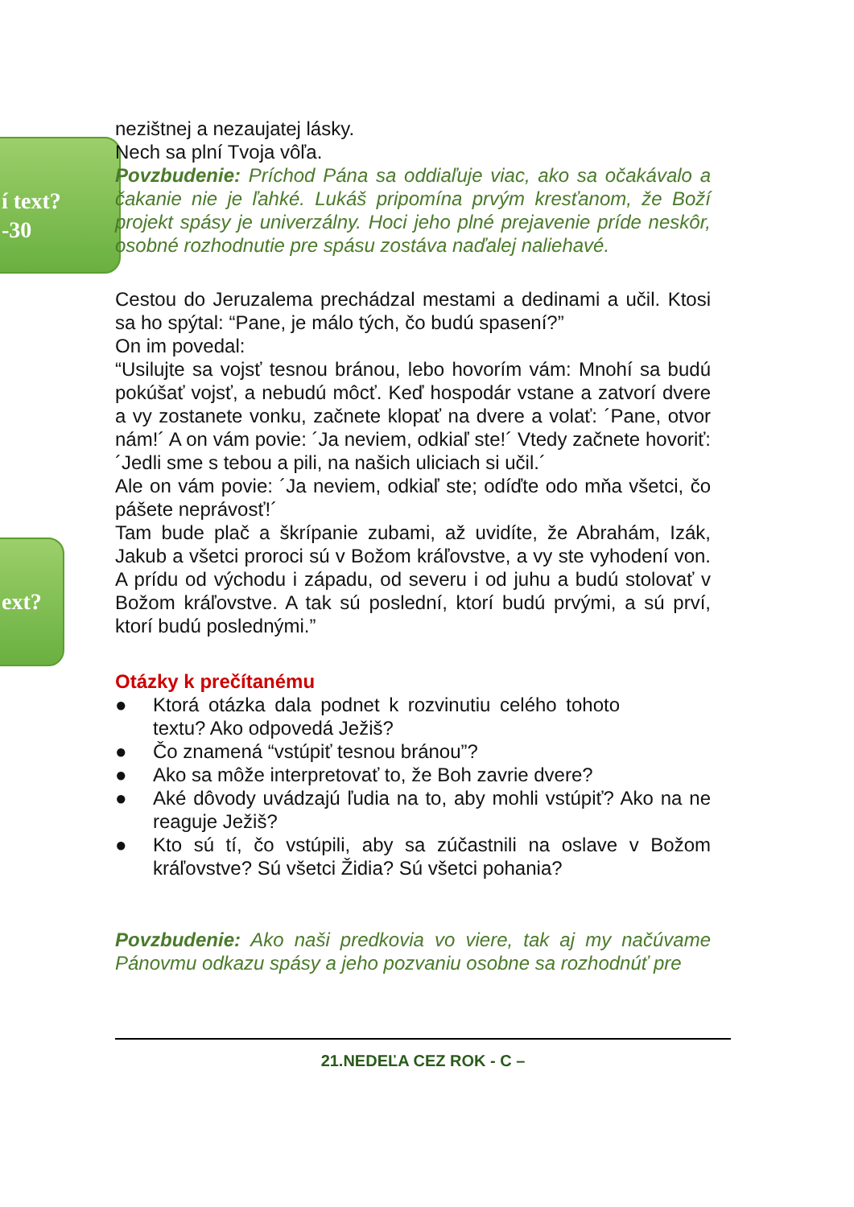í text?
-30
ext?
nezištnej a nezaujatej lásky.
Nech sa plní Tvoja vôľa.
Povzbudenie: Príchod Pána sa oddiaľuje viac, ako sa očakávalo a čakanie nie je ľahké. Lukáš pripomína prvým kresťanom, že Boží projekt spásy je univerzálny. Hoci jeho plné prejavenie príde neskôr, osobné rozhodnutie pre spásu zostáva naďalej naliehavé.
Cestou do Jeruzalema prechádzal mestami a dedinami a učil. Ktosi sa ho spýtal: “Pane, je málo tých, čo budú spasení?”
On im povedal:
“Usilujte sa vojsť tesnou bránou, lebo hovorím vám: Mnohí sa budú pokúšať vojsť, a nebudú môcť. Keď hospodár vstane a zatvorí dvere a vy zostanete vonku, začnete klopať na dvere a volať: ´Pane, otvor nám!´ A on vám povie: ´Ja neviem, odkiaľ ste!´ Vtedy začnete hovoriť: ´Jedli sme s tebou a pili, na našich uliciach si učil.´
Ale on vám povie: ´Ja neviem, odkiaľ ste; odíďte odo mňa všetci, čo pášete neprávosť!´
Tam bude plač a škrípanie zubami, až uvidíte, že Abrahám, Izák, Jakub a všetci proroci sú v Božom kráľovstve, a vy ste vyhodení von. A prídu od východu i západu, od severu i od juhu a budú stolovať v Božom kráľovstve. A tak sú poslední, ktorí budú prvými, a sú prví, ktorí budú poslednými.”
Otázky k prečítanému
● Ktorá otázka dala podnet k rozvinutiu celého tohoto textu? Ako odpovedá Ježiš?
● Čo znamená “vstúpiť tesnou bránou”?
● Ako sa môže interpretovať to, že Boh zavrie dvere?
● Aké dôvody uvádzajú ľudia na to, aby mohli vstúpiť? Ako na ne reaguje Ježiš?
● Kto sú tí, čo vstúpili, aby sa zúčastnili na oslave v Božom kráľovstve? Sú všetci Židia? Sú všetci pohania?
Povzbudenie: Ako naši predkovia vo viere, tak aj my načúvame Pánovmu odkazu spásy a jeho pozvaniu osobne sa rozhodnúť pre
21.NEDEĽA CEZ ROK - C –